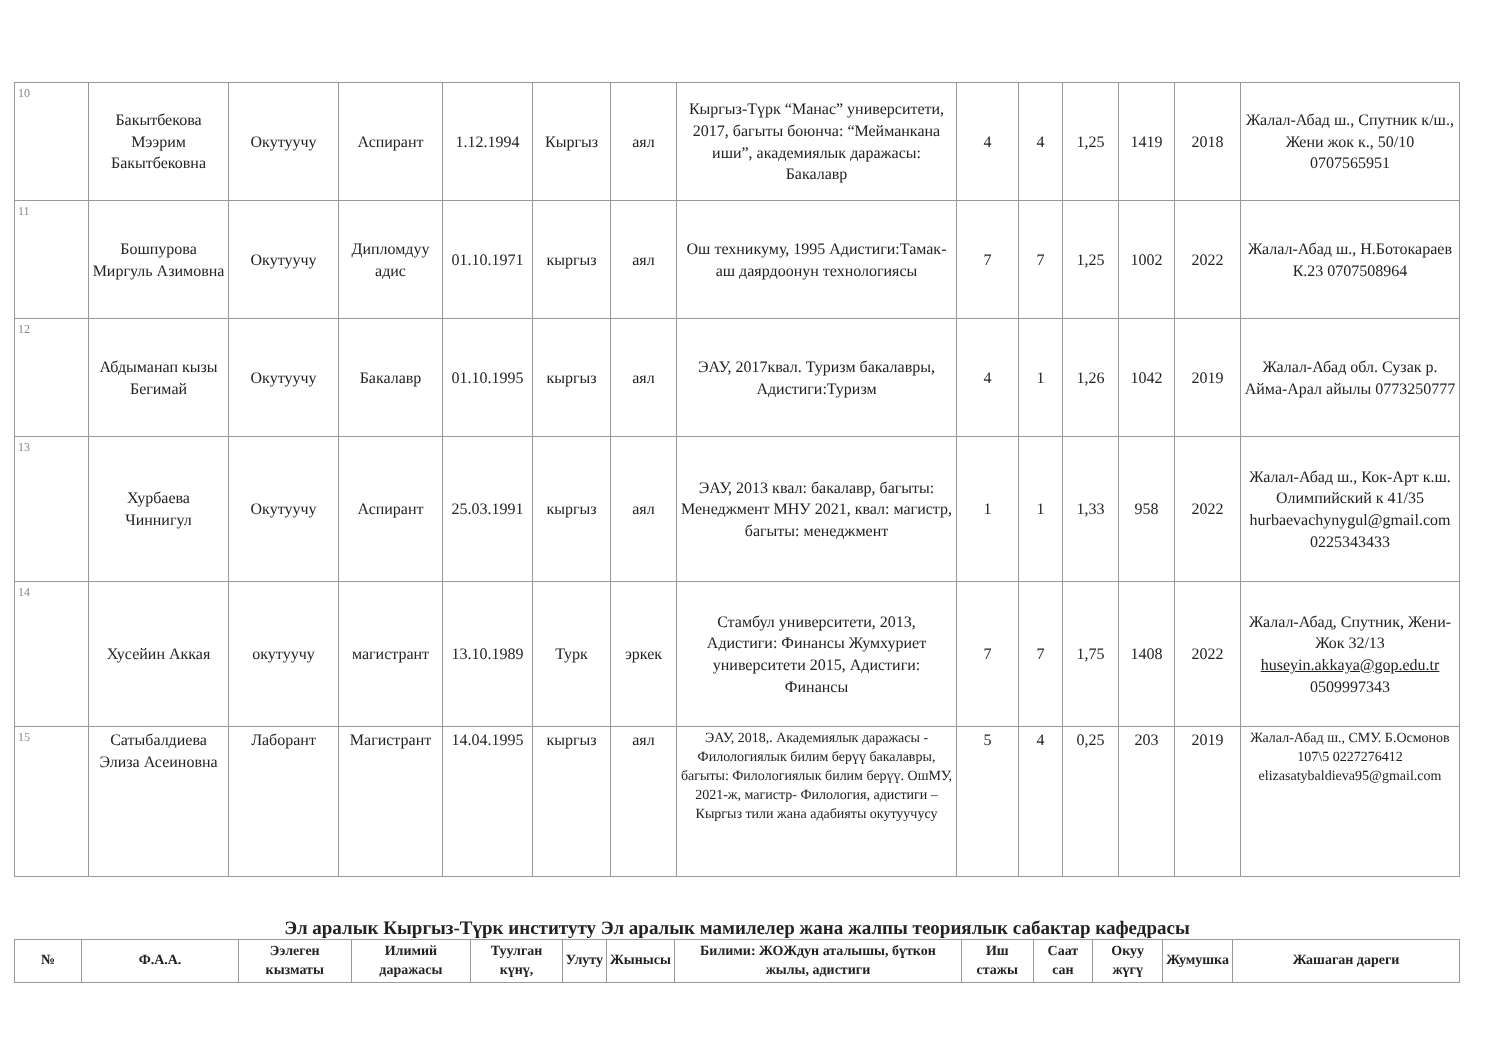| 10 | Бакытбекова Мээрим Бакытбековна | Окутуучу | Аспирант | 1.12.1994 | Кыргыз | аял | Кыргыз-Түрк “Манас” университети, 2017, багыты боюнча: “Мейманкана иши”, академиялык даражасы: Бакалавр | 4 | 4 | 1,25 | 1419 | 2018 | Жалал-Абад ш., Спутник к/ш., Жени жок к., 50/10 0707565951 |
| 11 | Бошпурова Миргуль Азимовна | Окутуучу | Дипломдуу адис | 01.10.1971 | кыргыз | аял | Ош техникуму, 1995 Адистиги:Тамак-аш даярдоонун технологиясы | 7 | 7 | 1,25 | 1002 | 2022 | Жалал-Абад ш., Н.Ботокараев К.23 0707508964 |
| 12 | Абдыманап кызы Бегимай | Окутуучу | Бакалавр | 01.10.1995 | кыргыз | аял | ЭАУ, 2017квал. Туризм бакалавры, Адистиги:Туризм | 4 | 1 | 1,26 | 1042 | 2019 | Жалал-Абад обл. Сузак р. Айма-Арал айылы 0773250777 |
| 13 | Хурбаева Чиннигул | Окутуучу | Аспирант | 25.03.1991 | кыргыз | аял | ЭАУ, 2013 квал: бакалавр, багыты: Менеджмент МНУ 2021, квал: магистр, багыты: менеджмент | 1 | 1 | 1,33 | 958 | 2022 | Жалал-Абад ш., Кок-Арт к.ш. Олимпийский к 41/35 hurbaevachynygul@gmail.com 0225343433 |
| 14 | Хусейин Аккая | окутуучу | магистрант | 13.10.1989 | Турк | эркек | Стамбул университети, 2013, Адистиги: Финансы Жумхуриет университети 2015, Адистиги: Финансы | 7 | 7 | 1,75 | 1408 | 2022 | Жалал-Абад, Спутник, Жени-Жок 32/13 huseyin.akkaya@gop.edu.tr 0509997343 |
| 15 | Сатыбалдиева Элиза Асеиновна | Лаборант | Магистрант | 14.04.1995 | кыргыз | аял | ЭАУ, 2018,. Академиялык даражасы - Филологиялык билим берүү бакалавры, багыты: Филологиялык билим берүү. ОшМУ, 2021-ж, магистр- Филология, адистиги –Кыргыз тили жана адабияты окутуучусу | 5 | 4 | 0,25 | 203 | 2019 | Жалал-Абад ш., СМУ. Б.Осмонов 107\5 0227276412 elizasatybaldieva95@gmail.com |
Эл аралык Кыргыз-Түрк институту Эл аралык мамилелер жана жалпы теориялык сабактар кафедрасы
| № | Ф.А.А. | Ээлеген кызматы | Илимий даражасы | Туулган күнү, | Улуту | Жынысы | Билими: ЖОЖдун аталышы, бүткон жылы, адистиги | Иш стажы | Саат сан | Окуу жүгү | Жумушка | Жашаган дареги |
| --- | --- | --- | --- | --- | --- | --- | --- | --- | --- | --- | --- | --- |